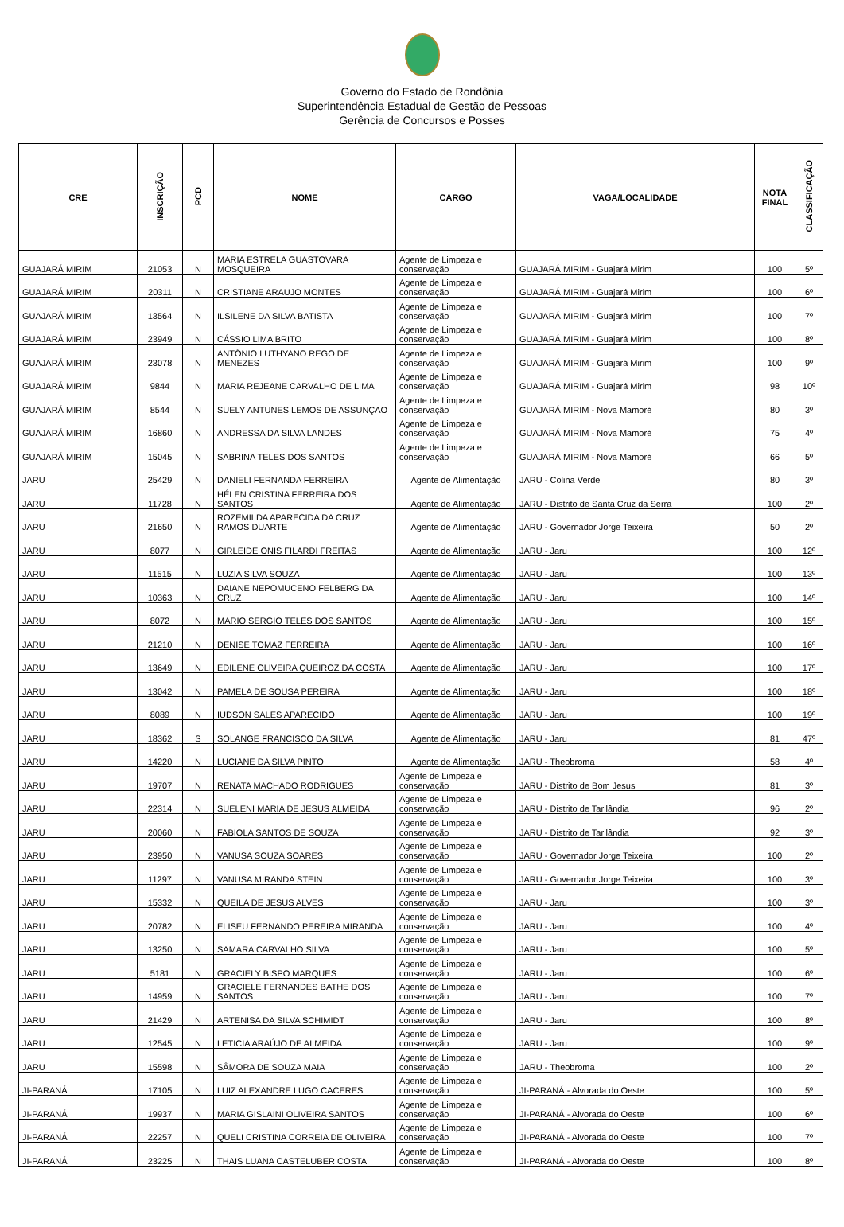Governo do Estado de Rondônia
Superintendência Estadual de Gestão de Pessoas
Gerência de Concursos e Posses
| CRE | INSCRIÇÃO | PCD | NOME | CARGO | VAGA/LOCALIDADE | NOTA FINAL | CLASSIFICAÇÃO |
| --- | --- | --- | --- | --- | --- | --- | --- |
| GUAJARÁ MIRIM | 21053 | N | MARIA ESTRELA GUASTOVARA MOSQUEIRA | Agente de Limpeza e conservação | GUAJARÁ MIRIM - Guajará Mirim | 100 | 5º |
| GUAJARÁ MIRIM | 20311 | N | CRISTIANE ARAUJO MONTES | Agente de Limpeza e conservação | GUAJARÁ MIRIM - Guajará Mirim | 100 | 6º |
| GUAJARÁ MIRIM | 13564 | N | ILSILENE DA SILVA BATISTA | Agente de Limpeza e conservação | GUAJARÁ MIRIM - Guajará Mirim | 100 | 7º |
| GUAJARÁ MIRIM | 23949 | N | CÁSSIO LIMA BRITO | Agente de Limpeza e conservação | GUAJARÁ MIRIM - Guajará Mirim | 100 | 8º |
| GUAJARÁ MIRIM | 23078 | N | ANTÔNIO LUTHYANO REGO DE MENEZES | Agente de Limpeza e conservação | GUAJARÁ MIRIM - Guajará Mirim | 100 | 9º |
| GUAJARÁ MIRIM | 9844 | N | MARIA REJEANE CARVALHO DE LIMA | Agente de Limpeza e conservação | GUAJARÁ MIRIM - Guajará Mirim | 98 | 10º |
| GUAJARÁ MIRIM | 8544 | N | SUELY ANTUNES LEMOS DE ASSUNÇAO | Agente de Limpeza e conservação | GUAJARÁ MIRIM - Nova Mamoré | 80 | 3º |
| GUAJARÁ MIRIM | 16860 | N | ANDRESSA DA SILVA LANDES | Agente de Limpeza e conservação | GUAJARÁ MIRIM - Nova Mamoré | 75 | 4º |
| GUAJARÁ MIRIM | 15045 | N | SABRINA TELES DOS SANTOS | Agente de Limpeza e conservação | GUAJARÁ MIRIM - Nova Mamoré | 66 | 5º |
| JARU | 25429 | N | DANIELI FERNANDA FERREIRA | Agente de Alimentação | JARU - Colina Verde | 80 | 3º |
| JARU | 11728 | N | HÉLEN CRISTINA FERREIRA DOS SANTOS | Agente de Alimentação | JARU - Distrito de Santa Cruz da Serra | 100 | 2º |
| JARU | 21650 | N | ROZEMILDA APARECIDA DA CRUZ RAMOS DUARTE | Agente de Alimentação | JARU - Governador Jorge Teixeira | 50 | 2º |
| JARU | 8077 | N | GIRLEIDE ONIS FILARDI FREITAS | Agente de Alimentação | JARU - Jaru | 100 | 12º |
| JARU | 11515 | N | LUZIA SILVA SOUZA | Agente de Alimentação | JARU - Jaru | 100 | 13º |
| JARU | 10363 | N | DAIANE NEPOMUCENO FELBERG DA CRUZ | Agente de Alimentação | JARU - Jaru | 100 | 14º |
| JARU | 8072 | N | MARIO SERGIO TELES DOS SANTOS | Agente de Alimentação | JARU - Jaru | 100 | 15º |
| JARU | 21210 | N | DENISE TOMAZ FERREIRA | Agente de Alimentação | JARU - Jaru | 100 | 16º |
| JARU | 13649 | N | EDILENE OLIVEIRA QUEIROZ DA COSTA | Agente de Alimentação | JARU - Jaru | 100 | 17º |
| JARU | 13042 | N | PAMELA DE SOUSA PEREIRA | Agente de Alimentação | JARU - Jaru | 100 | 18º |
| JARU | 8089 | N | IUDSON SALES APARECIDO | Agente de Alimentação | JARU - Jaru | 100 | 19º |
| JARU | 18362 | S | SOLANGE FRANCISCO DA SILVA | Agente de Alimentação | JARU - Jaru | 81 | 47º |
| JARU | 14220 | N | LUCIANE DA SILVA PINTO | Agente de Alimentação | JARU - Theobroma | 58 | 4º |
| JARU | 19707 | N | RENATA MACHADO RODRIGUES | Agente de Limpeza e conservação | JARU - Distrito de Bom Jesus | 81 | 3º |
| JARU | 22314 | N | SUELENI MARIA DE JESUS ALMEIDA | Agente de Limpeza e conservação | JARU - Distrito de Tarilândia | 96 | 2º |
| JARU | 20060 | N | FABIOLA SANTOS DE SOUZA | Agente de Limpeza e conservação | JARU - Distrito de Tarilândia | 92 | 3º |
| JARU | 23950 | N | VANUSA SOUZA SOARES | Agente de Limpeza e conservação | JARU - Governador Jorge Teixeira | 100 | 2º |
| JARU | 11297 | N | VANUSA MIRANDA STEIN | Agente de Limpeza e conservação | JARU - Governador Jorge Teixeira | 100 | 3º |
| JARU | 15332 | N | QUEILA DE JESUS ALVES | Agente de Limpeza e conservação | JARU - Jaru | 100 | 3º |
| JARU | 20782 | N | ELISEU FERNANDO PEREIRA MIRANDA | Agente de Limpeza e conservação | JARU - Jaru | 100 | 4º |
| JARU | 13250 | N | SAMARA CARVALHO SILVA | Agente de Limpeza e conservação | JARU - Jaru | 100 | 5º |
| JARU | 5181 | N | GRACIELY BISPO MARQUES | Agente de Limpeza e conservação | JARU - Jaru | 100 | 6º |
| JARU | 14959 | N | GRACIELE FERNANDES BATHE DOS SANTOS | Agente de Limpeza e conservação | JARU - Jaru | 100 | 7º |
| JARU | 21429 | N | ARTENISA DA SILVA SCHIMIDT | Agente de Limpeza e conservação | JARU - Jaru | 100 | 8º |
| JARU | 12545 | N | LETICIA ARAÚJO DE ALMEIDA | Agente de Limpeza e conservação | JARU - Jaru | 100 | 9º |
| JARU | 15598 | N | SÂMORA DE SOUZA MAIA | Agente de Limpeza e conservação | JARU - Theobroma | 100 | 2º |
| JI-PARANÁ | 17105 | N | LUIZ ALEXANDRE LUGO CACERES | Agente de Limpeza e conservação | JI-PARANÁ - Alvorada do Oeste | 100 | 5º |
| JI-PARANÁ | 19937 | N | MARIA GISLAINI OLIVEIRA SANTOS | Agente de Limpeza e conservação | JI-PARANÁ - Alvorada do Oeste | 100 | 6º |
| JI-PARANÁ | 22257 | N | QUELI CRISTINA CORREIA DE OLIVEIRA | Agente de Limpeza e conservação | JI-PARANÁ - Alvorada do Oeste | 100 | 7º |
| JI-PARANÁ | 23225 | N | THAIS LUANA CASTELUBER COSTA | Agente de Limpeza e conservação | JI-PARANÁ - Alvorada do Oeste | 100 | 8º |